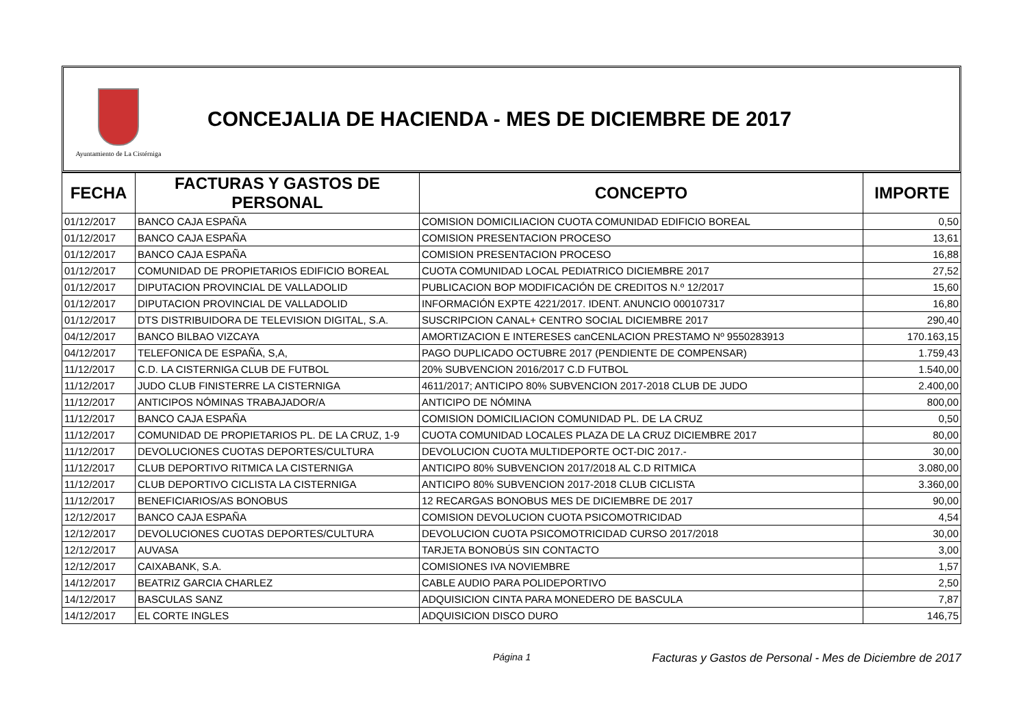Ayuntamiento de La Cistérniga
CONCEJALIA DE HACIENDA - MES DE DICIEMBRE DE 2017
| FECHA | FACTURAS Y GASTOS DE PERSONAL | CONCEPTO | IMPORTE |
| --- | --- | --- | --- |
| 01/12/2017 | BANCO CAJA ESPAÑA | COMISION DOMICILIACION CUOTA COMUNIDAD EDIFICIO BOREAL | 0,50 |
| 01/12/2017 | BANCO CAJA ESPAÑA | COMISION PRESENTACION PROCESO | 13,61 |
| 01/12/2017 | BANCO CAJA ESPAÑA | COMISION PRESENTACION PROCESO | 16,88 |
| 01/12/2017 | COMUNIDAD DE PROPIETARIOS EDIFICIO BOREAL | CUOTA COMUNIDAD LOCAL PEDIATRICO DICIEMBRE 2017 | 27,52 |
| 01/12/2017 | DIPUTACION PROVINCIAL DE VALLADOLID | PUBLICACION BOP MODIFICACIÓN DE CREDITOS N.º 12/2017 | 15,60 |
| 01/12/2017 | DIPUTACION PROVINCIAL DE VALLADOLID | INFORMACIÓN EXPTE 4221/2017. IDENT. ANUNCIO 000107317 | 16,80 |
| 01/12/2017 | DTS DISTRIBUIDORA DE TELEVISION DIGITAL, S.A. | SUSCRIPCION CANAL+ CENTRO SOCIAL DICIEMBRE 2017 | 290,40 |
| 04/12/2017 | BANCO BILBAO VIZCAYA | AMORTIZACION E INTERESES canCENLACION PRESTAMO Nº 9550283913 | 170.163,15 |
| 04/12/2017 | TELEFONICA DE ESPAÑA, S,A, | PAGO DUPLICADO OCTUBRE 2017 (PENDIENTE DE COMPENSAR) | 1.759,43 |
| 11/12/2017 | C.D. LA CISTERNIGA CLUB DE FUTBOL | 20% SUBVENCION 2016/2017 C.D FUTBOL | 1.540,00 |
| 11/12/2017 | JUDO CLUB FINISTERRE LA CISTERNIGA | 4611/2017; ANTICIPO 80% SUBVENCION 2017-2018 CLUB DE JUDO | 2.400,00 |
| 11/12/2017 | ANTICIPOS NÓMINAS TRABAJADOR/A | ANTICIPO DE NÓMINA | 800,00 |
| 11/12/2017 | BANCO CAJA ESPAÑA | COMISION DOMICILIACION COMUNIDAD PL. DE LA CRUZ | 0,50 |
| 11/12/2017 | COMUNIDAD DE PROPIETARIOS PL. DE LA CRUZ, 1-9 | CUOTA COMUNIDAD LOCALES PLAZA DE LA CRUZ DICIEMBRE 2017 | 80,00 |
| 11/12/2017 | DEVOLUCIONES CUOTAS DEPORTES/CULTURA | DEVOLUCION CUOTA MULTIDEPORTE OCT-DIC 2017.- | 30,00 |
| 11/12/2017 | CLUB DEPORTIVO RITMICA LA CISTERNIGA | ANTICIPO 80% SUBVENCION 2017/2018 AL C.D RITMICA | 3.080,00 |
| 11/12/2017 | CLUB DEPORTIVO CICLISTA LA CISTERNIGA | ANTICIPO 80% SUBVENCION 2017-2018 CLUB CICLISTA | 3.360,00 |
| 11/12/2017 | BENEFICIARIOS/AS BONOBUS | 12 RECARGAS BONOBUS MES DE DICIEMBRE DE 2017 | 90,00 |
| 12/12/2017 | BANCO CAJA ESPAÑA | COMISION DEVOLUCION CUOTA PSICOMOTRICIDAD | 4,54 |
| 12/12/2017 | DEVOLUCIONES CUOTAS DEPORTES/CULTURA | DEVOLUCION CUOTA PSICOMOTRICIDAD CURSO 2017/2018 | 30,00 |
| 12/12/2017 | AUVASA | TARJETA BONOBÚS SIN CONTACTO | 3,00 |
| 12/12/2017 | CAIXABANK, S.A. | COMISIONES IVA NOVIEMBRE | 1,57 |
| 14/12/2017 | BEATRIZ GARCIA CHARLEZ | CABLE AUDIO PARA POLIDEPORTIVO | 2,50 |
| 14/12/2017 | BASCULAS SANZ | ADQUISICION CINTA PARA MONEDERO DE BASCULA | 7,87 |
| 14/12/2017 | EL CORTE INGLES | ADQUISICION DISCO DURO | 146,75 |
Página 1 Facturas y Gastos de Personal - Mes de Diciembre de 2017